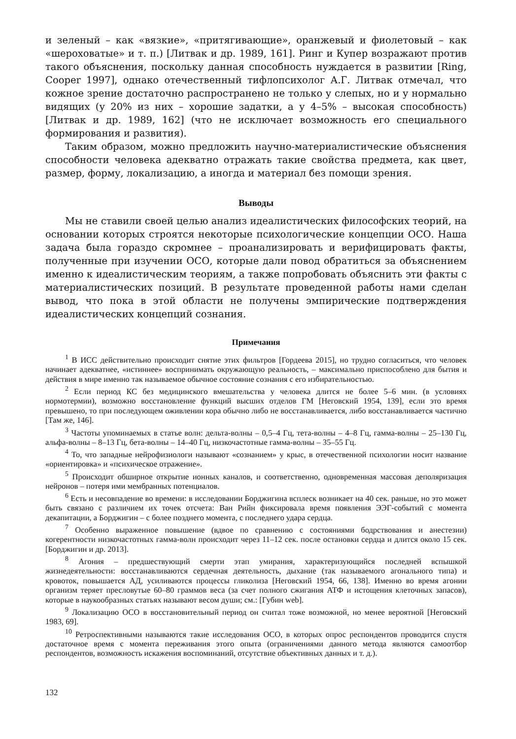и зеленый – как «вязкие», «притягивающие», оранжевый и фиолетовый – как «шероховатые» и т. п.) [Литвак и др. 1989, 161]. Ринг и Купер возражают против такого объяснения, поскольку данная способность нуждается в развитии [Ring, Cooper 1997], однако отечественный тифлопсихолог А.Г. Литвак отмечал, что кожное зрение достаточно распространено не только у слепых, но и у нормально видящих (у 20% из них – хорошие задатки, а у 4–5% – высокая способность) [Литвак и др. 1989, 162] (что не исключает возможность его специального формирования и развития).
Таким образом, можно предложить научно-материалистические объяснения способности человека адекватно отражать такие свойства предмета, как цвет, размер, форму, локализацию, а иногда и материал без помощи зрения.
Выводы
Мы не ставили своей целью анализ идеалистических философских теорий, на основании которых строятся некоторые психологические концепции ОСО. Наша задача была гораздо скромнее – проанализировать и верифицировать факты, полученные при изучении ОСО, которые дали повод обратиться за объяснением именно к идеалистическим теориям, а также попробовать объяснить эти факты с материалистических позиций. В результате проведенной работы нами сделан вывод, что пока в этой области не получены эмпирические подтверждения идеалистических концепций сознания.
Примечания
<sup>1</sup> В ИСС действительно происходит снятие этих фильтров [Гордеева 2015], но трудно согласиться, что человек начинает адекватнее, «истиннее» воспринимать окружающую реальность, – максимально приспособлено для бытия и действия в мире именно так называемое обычное состояние сознания с его избирательностью.
<sup>2</sup> Если период КС без медицинского вмешательства у человека длится не более 5–6 мин. (в условиях нормотермии), возможно восстановление функций высших отделов ГМ [Неговский 1954, 139], если это время превышено, то при последующем оживлении кора обычно либо не восстанавливается, либо восстанавливается частично [Там же, 146].
<sup>3</sup> Частоты упоминаемых в статье волн: дельта-волны – 0,5–4 Гц, тета-волны – 4–8 Гц, гамма-волны – 25–130 Гц, альфа-волны – 8–13 Гц, бета-волны – 14–40 Гц, низкочастотные гамма-волны – 35–55 Гц.
<sup>4</sup> То, что западные нейрофизиологи называют «сознанием» у крыс, в отечественной психологии носит название «ориентировка» и «психическое отражение».
<sup>5</sup> Происходит обширное открытие ионных каналов, и соответственно, одновременная массовая деполяризация нейронов – потеря ими мембранных потенциалов.
<sup>6</sup> Есть и несовпадение во времени: в исследовании Борджигина всплеск возникает на 40 сек. раньше, но это может быть связано с различием их точек отсчета: Ван Рийн фиксировала время появления ЭЭГ-событий с момента декапитации, а Борджигин – с более позднего момента, с последнего удара сердца.
<sup>7</sup> Особенно выраженное повышение (вдвое по сравнению с состояниями бодрствования и анестезии) когерентности низкочастотных гамма-волн происходит через 11–12 сек. после остановки сердца и длится около 15 сек. [Борджигин и др. 2013].
<sup>8</sup> Агония – предшествующий смерти этап умирания, характеризующийся последней вспышкой жизнедеятельности: восстанавливаются сердечная деятельность, дыхание (так называемого агонального типа) и кровоток, повышается АД, усиливаются процессы гликолиза [Неговский 1954, 66, 138]. Именно во время агонии организм теряет пресловутые 60–80 граммов веса (за счет полного сжигания АТФ и истощения клеточных запасов), которые в наукообразных статьях называют весом души; см.: [Губин web].
<sup>9</sup> Локализацию ОСО в восстановительный период он считал тоже возможной, но менее вероятной [Неговский 1983, 69].
<sup>10</sup> Ретроспективными называются такие исследования ОСО, в которых опрос респондентов проводится спустя достаточное время с момента переживания этого опыта (ограничениями данного метода являются самоотбор респондентов, возможность искажения воспоминаний, отсутствие объективных данных и т. д.).
132